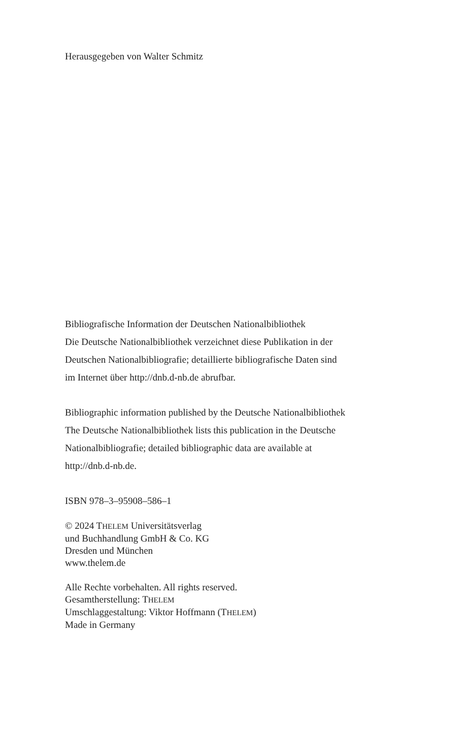Herausgegeben von Walter Schmitz
Bibliografische Information der Deutschen Nationalbibliothek
Die Deutsche Nationalbibliothek verzeichnet diese Publikation in der
Deutschen Nationalbibliografie; detaillierte bibliografische Daten sind
im Internet über http://dnb.d-nb.de abrufbar.
Bibliographic information published by the Deutsche Nationalbibliothek
The Deutsche Nationalbibliothek lists this publication in the Deutsche
Nationalbibliografie; detailed bibliographic data are available at
http://dnb.d-nb.de.
ISBN 978–3–95908–586–1
© 2024 THELEM Universitätsverlag
und Buchhandlung GmbH & Co. KG
Dresden und München
www.thelem.de
Alle Rechte vorbehalten. All rights reserved.
Gesamtherstellung: THELEM
Umschlaggestaltung: Viktor Hoffmann (THELEM)
Made in Germany